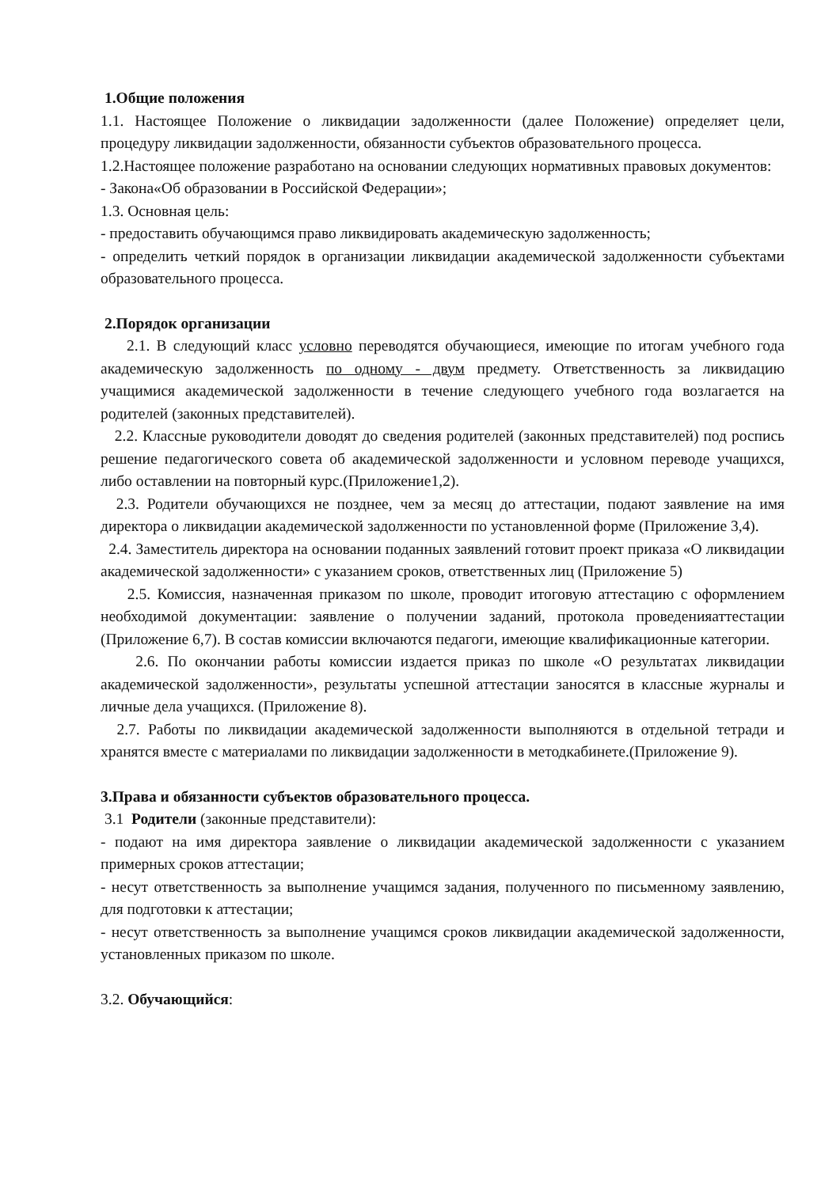1.Общие положения
1.1. Настоящее Положение о ликвидации задолженности (далее Положение) определяет цели, процедуру ликвидации задолженности, обязанности субъектов образовательного процесса.
1.2.Настоящее положение разработано на основании следующих нормативных правовых документов:
- Закона«Об образовании в Российской Федерации»;
1.3. Основная цель:
- предоставить обучающимся право ликвидировать академическую задолженность;
- определить четкий порядок в организации ликвидации академической задолженности субъектами образовательного процесса.
2.Порядок организации
2.1. В следующий класс условно переводятся обучающиеся, имеющие по итогам учебного года академическую задолженность по одному - двум предмету. Ответственность за ликвидацию учащимися академической задолженности в течение следующего учебного года возлагается на родителей (законных представителей).
2.2. Классные руководители доводят до сведения родителей (законных представителей) под роспись решение педагогического совета об академической задолженности и условном переводе учащихся, либо оставлении на повторный курс.(Приложение1,2).
2.3. Родители обучающихся не позднее, чем за месяц до аттестации, подают заявление на имя директора о ликвидации академической задолженности по установленной форме (Приложение 3,4).
2.4. Заместитель директора на основании поданных заявлений готовит проект приказа «О ликвидации академической задолженности» с указанием сроков, ответственных лиц (Приложение 5)
2.5. Комиссия, назначенная приказом по школе, проводит итоговую аттестацию с оформлением необходимой документации: заявление о получении заданий, протокола проведенияаттестации (Приложение 6,7). В состав комиссии включаются педагоги, имеющие квалификационные категории.
2.6. По окончании работы комиссии издается приказ по школе «О результатах ликвидации академической задолженности», результаты успешной аттестации заносятся в классные журналы и личные дела учащихся. (Приложение 8).
2.7. Работы по ликвидации академической задолженности выполняются в отдельной тетради и хранятся вместе с материалами по ликвидации задолженности в методкабинете.(Приложение 9).
3.Права и обязанности субъектов образовательного процесса.
3.1 Родители (законные представители):
- подают на имя директора заявление о ликвидации академической задолженности с указанием примерных сроков аттестации;
- несут ответственность за выполнение учащимся задания, полученного по письменному заявлению, для подготовки к аттестации;
- несут ответственность за выполнение учащимся сроков ликвидации академической задолженности, установленных приказом по школе.
3.2. Обучающийся: